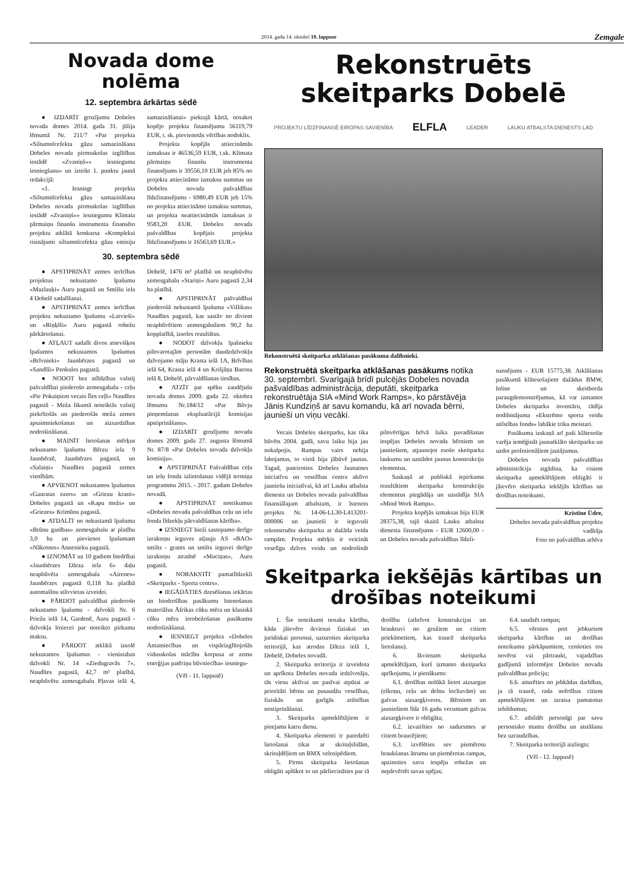2014. gada 14. oktobrī 10. lappuse Zemgale
Novada dome nolēma
12. septembra ārkārtas sēdē
● IZDARĪT grozījumu Dobeles novada domes 2014. gada 31. jūlija lēmumā Nr. 211/7 «Par projekta «Siltumnīcefekta gāzu samazināšana Dobeles novada pirmsskolas izglītības iestādē «Zvaniņš»» iesnieguma iesniegšanu» un izteikt 1. punktu jaunā redakcijā:
«1. Iesniegt projekta «Siltumnīcefekta gāzu samazināšana Dobeles novada pirmsskolas izglītības iestādē «Zvaniņš»» iesniegumu Klimata pārmaiņu finanšu instrumenta finansēto projektu atklātā konkursa «Kompleksi risinājumi siltumnīcefekta gāzu emisiju samazināšanai» piektajā kārtā, nosakot kopējo projekta finansējumu 56119,79 EUR, t. sk. pievienotās vērtības nodoklis.
Projekta kopējās attiecināmās izmaksas ir 46536,59 EUR, t.sk. Klimata pārmaiņu finanšu instrumenta finansējums ir 39556,10 EUR jeb 85% no projekta attiecināmo izmaksu summas un Dobeles novada pašvaldības līdzfinansējums - 6980,49 EUR jeb 15% no projekta attiecināmo izmaksu summas, un projekta neattiecināmās izmaksas ir 9583,20 EUR. Dobeles novada pašvaldības kopējais projekta līdzfinansējums ir 16563,69 EUR.»
30. septembra sēdē
● APSTIPRINĀT zemes ierīcības projektus nekustamo īpašumu «Mazlauķi» Auru pagastā un Smilšu iela 4 Dobelē sadalīšanai.
● APSTIPRINĀT zemes ierīcības projektu nekustamo īpašumu «Latvieši» un «Riņķīši» Auru pagastā robežu pārkārtošanai.
● ATĻAUT sadalīt divos atsevišķos īpašumos nekustamos īpašumus «Brīvnieki» Jaunbērzes pagastā un «Sandīši» Penkules pagastā.
● NODOT bez atlīdzības valstij pašvaldībai piederošo zemesgabalu - ceļu «Pie Pokaiņiem vecais Īles ceļš» Naudītes pagastā - Meža likumā noteiktās valstij piekrītošās un piederošās meža zemes apsaimniekošanas un aizsardzības nodrošināšanai.
● MAINĪT lietošanas mērķus nekustamo īpašumu Bērzu iela 9 Jaunbērzē, Jaunbērzes pagastā, un «Salaiņi» Naudītes pagastā zemes vienībām.
● APVIENOT nekustamos īpašumus «Gauratas ezers» un «Griezu krasti» Dobeles pagastā un «Kapu mežs» un «Griezes» Krimūnu pagastā.
● ATDALĪT no nekustamā īpašuma «Brūnu ganības» zemesgabalu ar platību 3,0 ha un pievienot īpašumam «Nākotnes» Annenieku pagastā.
● IZNOMĀT uz 10 gadiem biedrībai «Jaunbērzes Dārza iela 6» daļu neapbūvēta zemesgabala «Airenes» Jaunbērzes pagastā 0,118 ha platībā automašīnu stāvvietas izveidei.
● PĀRDOT pašvaldībai piederošo nekustamo īpašumu - dzīvokli Nr. 6 Priežu ielā 14, Gardenē, Auru pagastā - dzīvokļa īrniecei par noteikto pirkuma maksu.
● PĀRDOT atklātā izsolē nekustamos īpašumus - vienistabas dzīvokli Nr. 14 «Ziedugravās 7», Naudītes pagastā, 42,7 m² platībā, neapbūvētu zemesgabalu Pļavas ielā 4, Dobelē, 1476 m² platībā un neapbūvētu zemesgabalu «Stariņi» Auru pagastā 2,34 ha platībā.
● APSTIPRINĀT pašvaldībai piederošā nekustamā īpašuma «Villikas» Naudītes pagastā, kas sastāv no diviem neapbūvētiem zemesgabaliem 90,2 ha kopplatībā, izsoles rezultātus.
● NODOT dzīvokļu īpašnieku pilnvarotajām personām daudzdzīvokļu dzīvojamo māju Krasta ielā 1A, Brīvības ielā 64, Krasta ielā 4 un Krišjāņa Barona ielā 8, Dobelē, pārvaldīšanas tiesības.
● ATZĪT par spēku zaudējušu novada domes 2009. gada 22. oktobra lēmumu Nr.184/12 «Par Būvju pieņemšanas ekspluatācijā komisijas apstiprināšanu».
● IZDARĪT grozījumu novada domes 2009. gada 27. augusta lēmumā Nr. 87/8 «Par Dobeles novada dzīvokļu komisiju».
● APSTIPRINĀT Pašvaldības ceļu un ielu fonda izlietošanas vidējā termiņa programmu 2015. - 2017. gadam Dobeles novadā.
● APSTIPRINĀT noteikumus «Dobeles novada pašvaldības ceļu un ielu fonda līdzekļu pārvaldīšanas kārtība».
● IZSNIEGT bieži sastopamo derīgo izrakteņu ieguves atļauju AS «BAO» smilts - grants un smilts ieguvei derīgo izrakteņu atradnē «Muciņas», Auru pagastā.
● NORAKSTĪT pamatlīdzekli «Skeitparks - Sporta centrs».
● IEGĀDĀTIES dzesēšanas iekārtas un biodrošības pasākumu īstenošanas materiālus Āfrikas cūku mēra un klasiskā cūku mēra ierobežošanas pasākumu nodrošināšanai.
● IESNIEGT projekta «Dobeles Amatniecības un vispārizglītojošās vidusskolas mācību korpusa ar zemu enerģijas patēriņu būvniecība» iesniegu-
(Vēl - 11. lappusē)
Rekonstruēts skeitparks Dobelē
PROJEKTU LĪDZFINANSĒ EIROPAS SAVIENĪBA ELFLA LEADER LAUKU ATBALSTA DIENESTS LAD
Rekonstruētā skeitparka atklāšanas pasākuma dalībnieki.
Rekonstruētā skeitparka atklāšanas pasākums notika 30. septembrī. Svarīgajā brīdī pulcējās Dobeles novada pašvaldības administrācija, deputāti, skeitparka rekonstruētāja SIA «Mind Work Ramps», ko pārstāvēja Jānis Kundziņš ar savu komandu, kā arī novada bērni, jaunieši un viņu vecāki.
Vecais Dobeles skeitparks, kas tika būvēts 2004. gadā, savu laiku bija jau nokalpojis. Rampas vairs nebija labojamas, to vietā bija jābūvē jaunas. Tagad, pateicoties Dobeles Jaunatnes iniciatīvu un veselības centra aktīvo jauniešu iniciatīvai, kā arī Lauku atbalsta dienesta un Dobeles novada pašvaldības finansiālajam atbalstam, ir īstenots projekts Nr. 14-06-LL30-L413201-000006 un jaunieši ir ieguvuši rekonstruētu skeitparku ar dažāda veida rampām. Projekta mērķis ir veicināt veselīgu dzīves veidu un nodrošināt pilnvērtīgas brīvā laika pavadīšanas iespējas Dobeles novada bērniem un jauniešiem, atjaunojot esošo skeitparka laukumu un uzstādot jaunus konstrukciju elementus.
Saskaņā ar publiskā iepirkuma rezultātiem skeitparka konstrukciju elementus piegādāja un uzstādīja SIA «Mind Work Ramps».
Projekta kopējās izmaksas bija EUR 28375,38, tajā skaitā Lauku atbalsta dienesta finansējums - EUR 12600,00 - un Dobeles novada pašvaldības līdzfi-
nansējums - EUR 15775,38. Atklāšanas pasākumā klātesošajiem dažādus BMW, Inline un skeitborda paraugdemonstrējumus, kā var izmantot Dobeles skeitparka inventāru, rādīja nodibinājuma «Ekstrēmo sporta veidu attīstības fonds» labākie triku meistari.
Pasākuma izskaņā arī paši klātesošie varēja iemēģināt jaunatklāto skeitparku un uzdot profesionāļiem jautājumus.
Dobeles novada pašvaldības administrācija atgādina, ka visiem skeitparka apmeklētājiem obligāti ir jāievēro skeitparka iekšējās kārtības un drošības noteikumi.
Kristīne Ūdre,
Dobeles novada pašvaldības projektu vadītāja
Foto no pašvaldības arhīva
Skeitparka iekšējās kārtības un drošības noteikumi
1. Šie noteikumi nosaka kārtību, kāda jāievēro ikvienai fiziskai un juridiskai personai, uzturoties skeitparka teritorijā, kas atrodas Dārza ielā 1, Dobelē, Dobeles novadā.
2. Skeitparka teritorija ir izveidota un aprīkota Dobeles novada iedzīvotāju, tās viesu aktīvai un pasīvai atpūtai ar prioritāti bērnu un pusaudžu veselības, fiziskās un garīgās attīstības nostiprināšanai.
3. Skeitparks apmeklētājiem ir pieejams katru dienu.
4. Skeitparka elementi ir paredzēti lietošanai tikai ar skrituļslidām, skrituļdēļiem un BMX velosipēdiem.
5. Pirms skeitparka lietošanas obligāti aplūkot to un pārliecināties par tā drošību (atbrīvot konstrukcijas un brauktuvi no gružiem un citiem priekšmetiem, kas traucē skeitparka lietošanu).
6. Ikvienam skeitparka apmeklētājam, kurš izmanto skeitparka aprīkojumu, ir pienākums:
6.1. drošības nolūkā lietot aizsargus (elkoņu, ceļu un delnu locītavām) un galvas aizsargķiveres. Bērniem un jauniešiem līdz 16 gadu vecumam galvas aizsargķivere ir obligāta;
6.2. izvairīties no sadursmes ar citiem braucējiem;
6.3. izvēlēties sev piemērotu braukšanas ātrumu un piemērotas rampas, apzinoties savu iespēju robežas un nepārvērtēt savas spējas;
6.4. saudzēt rampas;
6.5. vērsties pret jebkuriem skeitparka kārtības un drošības noteikumu pārkāpumiem, cenšoties tos novērst vai pārtraukt, vajadzības gadījumā informējot Dobeles novada pašvaldības policiju;
6.6. atturēties no jebkādas darbības, ja tā traucē, rada neērtības citiem apmeklētājiem un izraisa pamatotus iebildumus;
6.7. atbildēt personīgi par savu personisko mantu drošību un atstāšanu bez uzraudzības.
7. Skeitparka teritorijā aizliegts:
(Vēl - 12. lappusē)